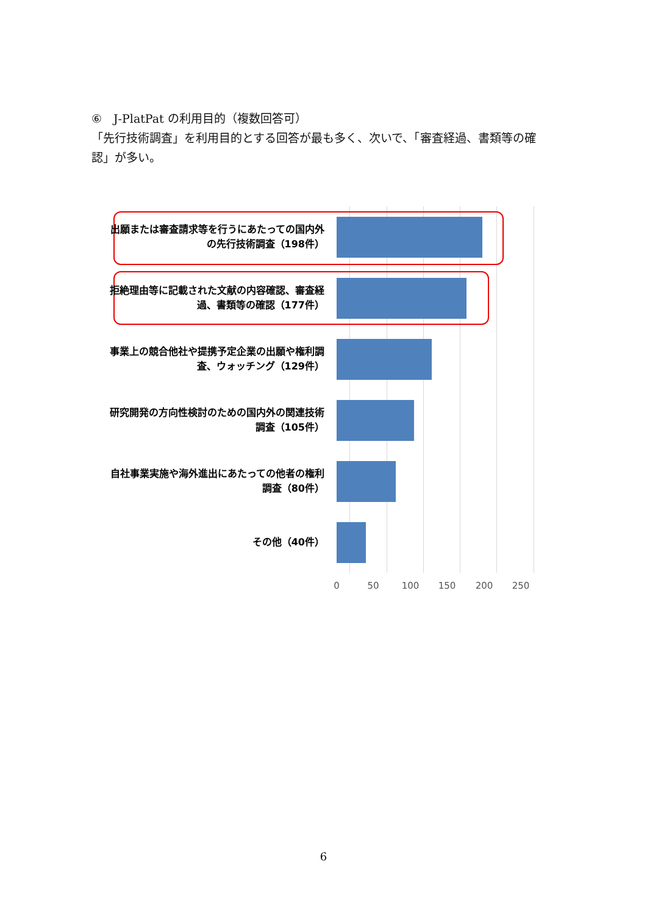⑥　J-PlatPat の利用目的（複数回答可）
「先行技術調査」を利用目的とする回答が最も多く、次いで、「審査経過、書類等の確認」が多い。
出願または審査請求等を行うにあたっての国内外の先行技術調査（198件）
拒絶理由等に記載された文献の内容確認、審査経過、書類等の確認（177件）
事業上の競合他社や提携予定企業の出願や権利調査、ウォッチング（129件）
研究開発の方向性検討のための国内外の関連技術調査（105件）
自社事業実施や海外進出にあたっての他者の権利調査（80件）
その他（40件）
0 50 100 150 200 250
6